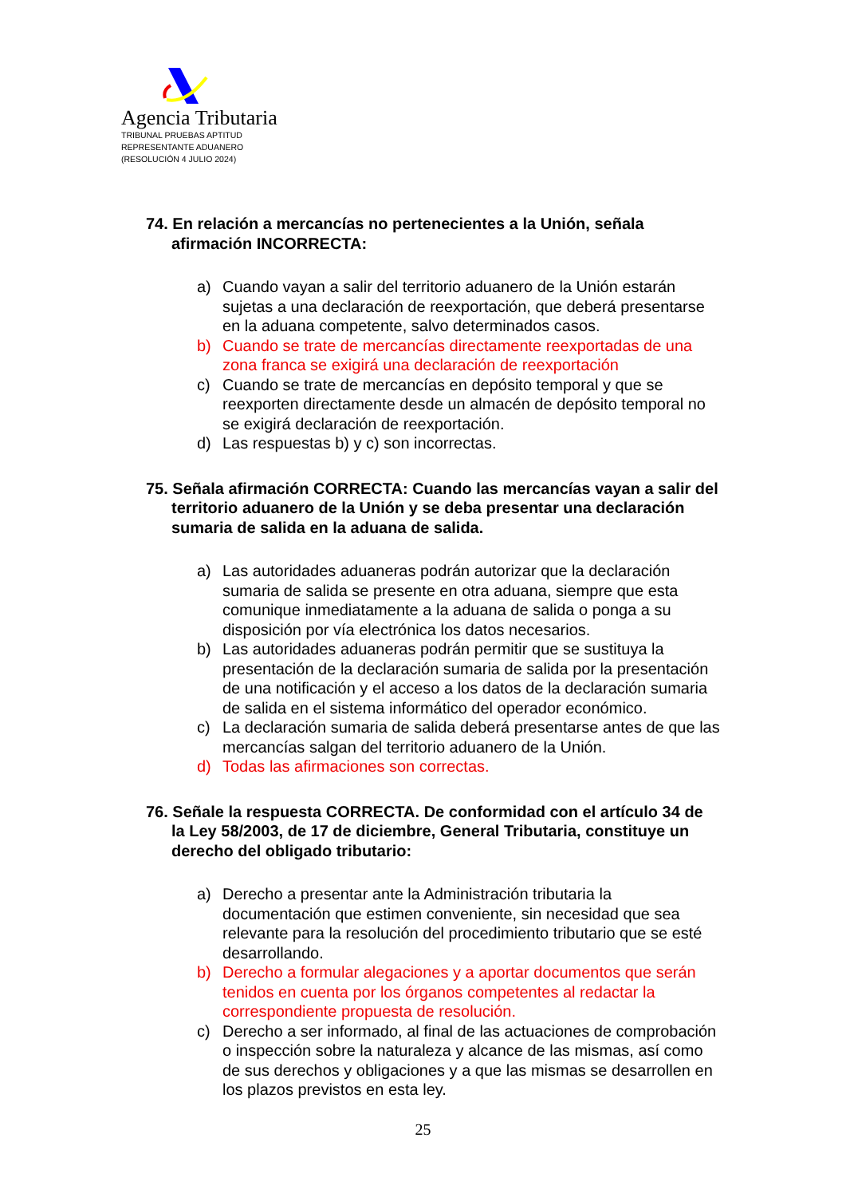Agencia Tributaria
TRIBUNAL PRUEBAS APTITUD
REPRESENTANTE ADUANERO
(RESOLUCIÓN 4 JULIO 2024)
74. En relación a mercancías no pertenecientes a la Unión, señala afirmación INCORRECTA:
a) Cuando vayan a salir del territorio aduanero de la Unión estarán sujetas a una declaración de reexportación, que deberá presentarse en la aduana competente, salvo determinados casos.
b) Cuando se trate de mercancías directamente reexportadas de una zona franca se exigirá una declaración de reexportación
c) Cuando se trate de mercancías en depósito temporal y que se reexporten directamente desde un almacén de depósito temporal no se exigirá declaración de reexportación.
d) Las respuestas b) y c) son incorrectas.
75. Señala afirmación CORRECTA: Cuando las mercancías vayan a salir del territorio aduanero de la Unión y se deba presentar una declaración sumaria de salida en la aduana de salida.
a) Las autoridades aduaneras podrán autorizar que la declaración sumaria de salida se presente en otra aduana, siempre que esta comunique inmediatamente a la aduana de salida o ponga a su disposición por vía electrónica los datos necesarios.
b) Las autoridades aduaneras podrán permitir que se sustituya la presentación de la declaración sumaria de salida por la presentación de una notificación y el acceso a los datos de la declaración sumaria de salida en el sistema informático del operador económico.
c) La declaración sumaria de salida deberá presentarse antes de que las mercancías salgan del territorio aduanero de la Unión.
d) Todas las afirmaciones son correctas.
76. Señale la respuesta CORRECTA. De conformidad con el artículo 34 de la Ley 58/2003, de 17 de diciembre, General Tributaria, constituye un derecho del obligado tributario:
a) Derecho a presentar ante la Administración tributaria la documentación que estimen conveniente, sin necesidad que sea relevante para la resolución del procedimiento tributario que se esté desarrollando.
b) Derecho a formular alegaciones y a aportar documentos que serán tenidos en cuenta por los órganos competentes al redactar la correspondiente propuesta de resolución.
c) Derecho a ser informado, al final de las actuaciones de comprobación o inspección sobre la naturaleza y alcance de las mismas, así como de sus derechos y obligaciones y a que las mismas se desarrollen en los plazos previstos en esta ley.
25